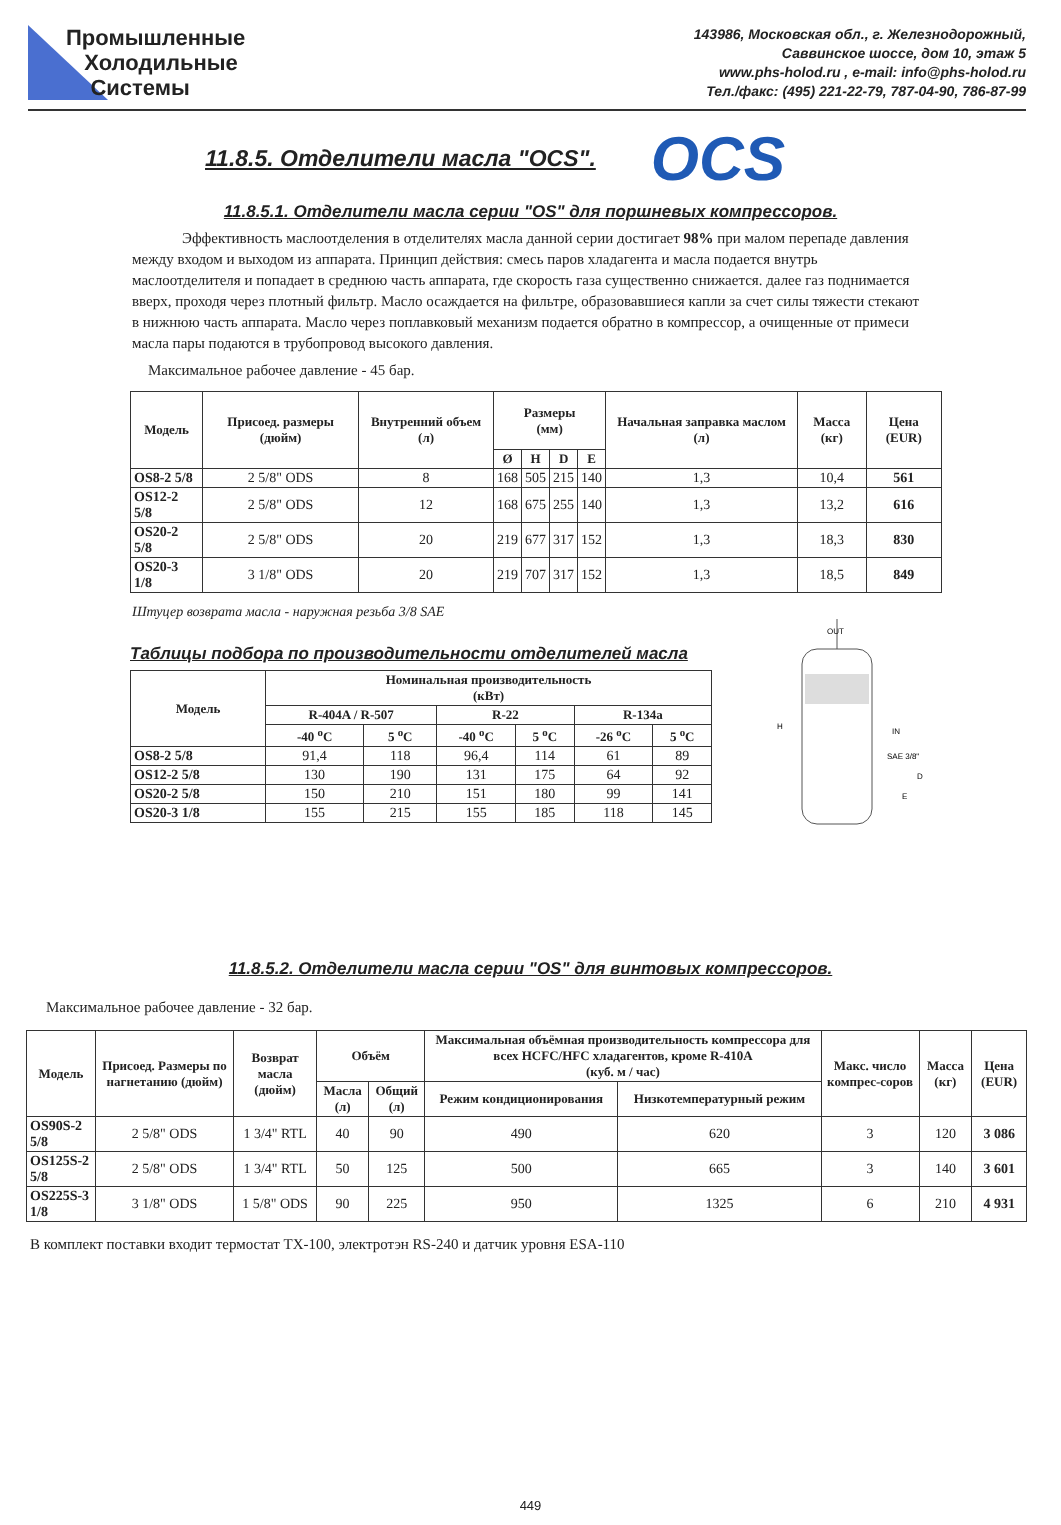Промышленные
Холодильные
Системы
143986, Московская обл., г. Железнодорожный,
Саввинское шоссе, дом 10, этаж 5
www.phs-holod.ru , e-mail: info@phs-holod.ru
Тел./факс: (495) 221-22-79, 787-04-90, 786-87-99
11.8.5. Отделители масла "OCS".
OCS
11.8.5.1. Отделители масла серии "OS" для поршневых компрессоров.
Эффективность маслоотделения в отделителях масла данной серии достигает 98% при малом перепаде давления между входом и выходом из аппарата. Принцип действия: смесь паров хладагента и масла подается внутрь маслоотделителя и попадает в среднюю часть аппарата, где скорость газа существенно снижается. далее газ поднимается вверх, проходя через плотный фильтр. Масло осаждается на фильтре, образовавшиеся капли за счет силы тяжести стекают в нижнюю часть аппарата. Масло через поплавковый механизм подается обратно в компрессор, а очищенные от примеси масла пары подаются в трубопровод высокого давления.
Максимальное рабочее давление - 45 бар.
| Модель | Присоед. размеры (дюйм) | Внутренний объем (л) | Размеры (мм) | | | | Начальная заправка маслом (л) | Масса (кг) | Цена (EUR) |
| --- | --- | --- | --- | --- | --- | --- | --- | --- | --- |
| | | | Ø | H | D | E | | | |
| OS8-2 5/8 | 2 5/8" ODS | 8 | 168 | 505 | 215 | 140 | 1,3 | 10,4 | 561 |
| OS12-2 5/8 | 2 5/8" ODS | 12 | 168 | 675 | 255 | 140 | 1,3 | 13,2 | 616 |
| OS20-2 5/8 | 2 5/8" ODS | 20 | 219 | 677 | 317 | 152 | 1,3 | 18,3 | 830 |
| OS20-3 1/8 | 3 1/8" ODS | 20 | 219 | 707 | 317 | 152 | 1,3 | 18,5 | 849 |
Штуцер возврата масла - наружная резьба 3/8 SAE
Таблицы подбора по производительности отделителей масла
| Модель | Номинальная производительность (кВт) | | | | | |
| --- | --- | --- | --- | --- | --- | --- |
| | R-404A / R-507 | | R-22 | | R-134a | |
| | -40 <sup>o</sup>C | 5 <sup>o</sup>C | -40 <sup>o</sup>C | 5 <sup>o</sup>C | -26 <sup>o</sup>C | 5 <sup>o</sup>C |
| OS8-2 5/8 | 91,4 | 118 | 96,4 | 114 | 61 | 89 |
| OS12-2 5/8 | 130 | 190 | 131 | 175 | 64 | 92 |
| OS20-2 5/8 | 150 | 210 | 151 | 180 | 99 | 141 |
| OS20-3 1/8 | 155 | 215 | 155 | 185 | 118 | 145 |
OUT
H
IN
SAE 3/8"
D
E
11.8.5.2. Отделители масла серии "OS" для винтовых компрессоров.
Максимальное рабочее давление - 32 бар.
| Модель | Присоед. Размеры по нагнетанию (дюйм) | Возврат масла (дюйм) | Объём | | Максимальная объёмная производительность компрессора для всех HCFC/HFC хладагентов, кроме R-410A (куб. м / час) | | Макс. число компрес-соров | Масса (кг) | Цена (EUR) |
| --- | --- | --- | --- | --- | --- | --- | --- | --- | --- |
| | | | Масла (л) | Общий (л) | Режим кондиционирования | Низкотемпературный режим | | | |
| OS90S-2 5/8 | 2 5/8" ODS | 1 3/4" RTL | 40 | 90 | 490 | 620 | 3 | 120 | 3 086 |
| OS125S-2 5/8 | 2 5/8" ODS | 1 3/4" RTL | 50 | 125 | 500 | 665 | 3 | 140 | 3 601 |
| OS225S-3 1/8 | 3 1/8" ODS | 1 5/8" ODS | 90 | 225 | 950 | 1325 | 6 | 210 | 4 931 |
В комплект поставки входит термостат TX-100, электротэн RS-240 и датчик уровня ESA-110
449